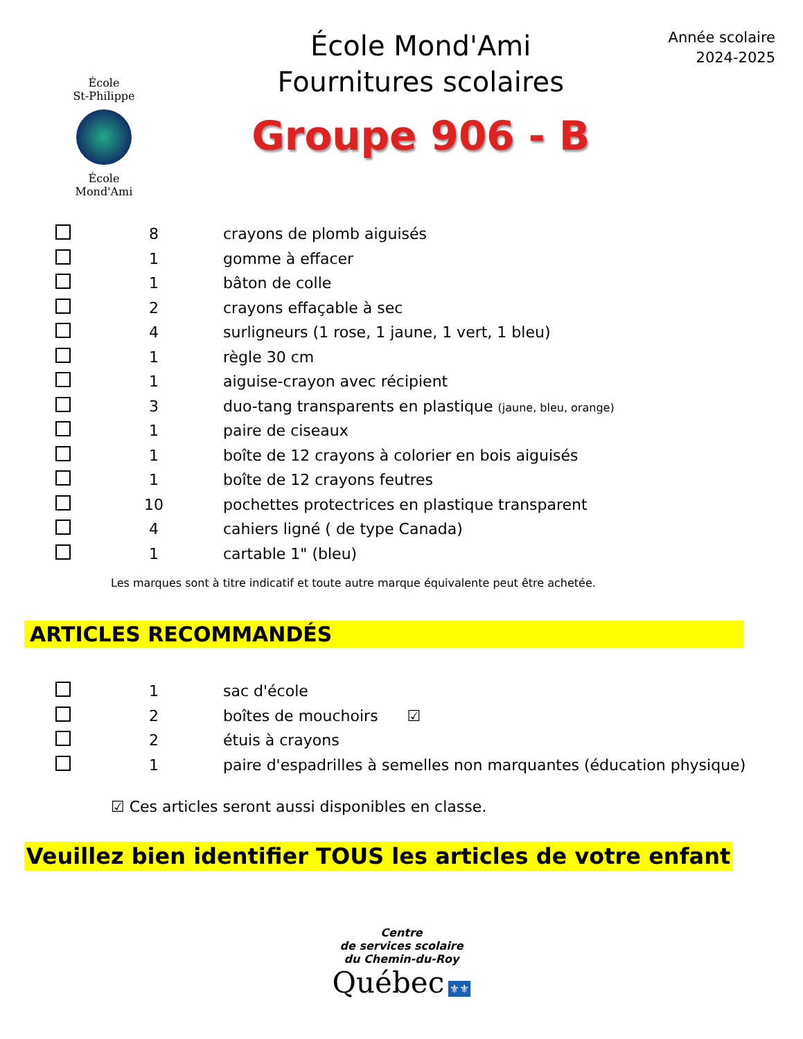École
St-Philippe
École
Mond'Ami
École Mond'Ami
Fournitures scolaires
Groupe 906 - B
Année scolaire
2024-2025
| | 8 | crayons de plomb aiguisés |
| | 1 | gomme à effacer |
| | 1 | bâton de colle |
| | 2 | crayons effaçable à sec |
| | 4 | surligneurs (1 rose, 1 jaune, 1 vert, 1 bleu) |
| | 1 | règle 30 cm |
| | 1 | aiguise-crayon avec récipient |
| | 3 | duo-tang transparents en plastique (jaune, bleu, orange) |
| | 1 | paire de ciseaux |
| | 1 | boîte de 12 crayons à colorier en bois aiguisés |
| | 1 | boîte de 12 crayons feutres |
| | 10 | pochettes protectrices en plastique transparent |
| | 4 | cahiers ligné ( de type Canada) |
| | 1 | cartable 1" (bleu) |
Les marques sont à titre indicatif et toute autre marque équivalente peut être achetée.
ARTICLES RECOMMANDÉS
| | 1 | sac d'école |
| | 2 | boîtes de mouchoirs ☑ |
| | 2 | étuis à crayons |
| | 1 | paire d'espadrilles à semelles non marquantes (éducation physique) |
☑ Ces articles seront aussi disponibles en classe.
Veuillez bien identifier TOUS les articles de votre enfant
Centre
de services scolaire
du Chemin-du-Roy
Québec ⚜⚜